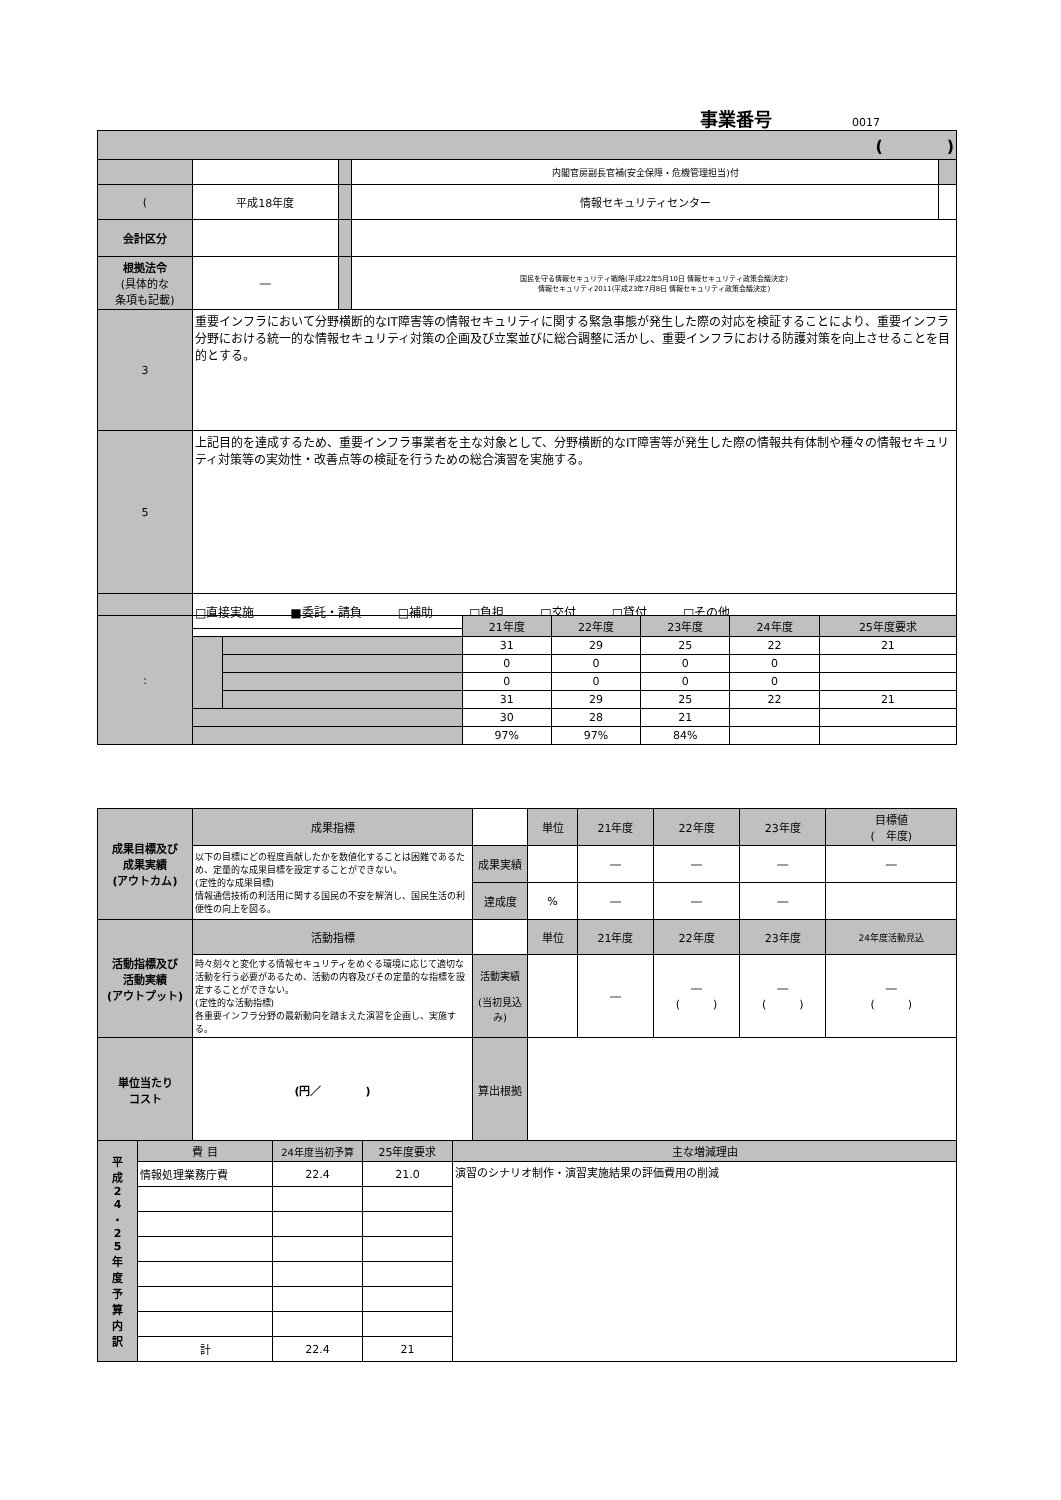事業番号 0017
| ( ) | | | | |
| | | | 内閣官房副長官補(安全保障・危機管理担当)付 | |
| ( | 平成18年度 | | 情報セキュリティセンター | |
| 会計区分 | | | | |
| 根拠法令 (具体的な 条項も記載) | ― | | 国民を守る情報セキュリティ戦略(平成22年5月10日 情報セキュリティ政策会議決定) 情報セキュリティ2011(平成23年7月8日 情報セキュリティ政策会議決定) | |
| 3 | 重要インフラにおいて分野横断的なIT障害等の情報セキュリティに関する緊急事態が発生した際の対応を検証することにより、重要インフラ分野における統一的な情報セキュリティ対策の企画及び立案並びに総合調整に活かし、重要インフラにおける防護対策を向上させることを目的とする。 | | | |
| 5 | 上記目的を達成するため、重要インフラ事業者を主な対象として、分野横断的なIT障害等が発生した際の情報共有体制や種々の情報セキュリティ対策等の実効性・改善点等の検証を行うための総合演習を実施する。 | | | |
| | □直接実施 ■委託・請負 □補助 □負担 □交付 □貸付 □その他 | | | |
| : | | | 21年度 | 22年度 | 23年度 | 24年度 | 25年度要求 |
| | | | 31 | 29 | 25 | 22 | 21 |
| | | | 0 | 0 | 0 | 0 | |
| | | | 0 | 0 | 0 | 0 | |
| | | | 31 | 29 | 25 | 22 | 21 |
| | | | 30 | 28 | 21 | | |
| | | | 97% | 97% | 84% | | |
| 成果目標及び 成果実績 (アウトカム) | 成果指標 | | 単位 | 21年度 | 22年度 | 23年度 | 目標値 ( 年度) |
| | 以下の目標にどの程度貢献したかを数値化することは困難であるため、定量的な成果目標を設定することができない。 (定性的な成果目標) 情報通信技術の利活用に関する国民の不安を解消し、国民生活の利便性の向上を図る。 | 成果実績 | | ― | ― | ― | ― |
| | | 達成度 | % | ― | ― | ― | |
| 活動指標及び 活動実績 (アウトプット) | 活動指標 | | 単位 | 21年度 | 22年度 | 23年度 | 24年度活動見込 |
| | 時々刻々と変化する情報セキュリティをめぐる環境に応じて適切な活動を行う必要があるため、活動の内容及びその定量的な指標を設定することができない。 (定性的な活動指標) 各重要インフラ分野の最新動向を踏まえた演習を企画し、実施する。 | 活動実績 (当初見込み) | | ― | ― ( ) | ― ( ) | ― ( ) |
| 単位当たり コスト | (円／ ) | 算出根拠 | | | | | |
| 平 成 2 4 ・ 2 5 年 度 予 算 内 訳 | 費 目 | 24年度当初予算 | 25年度要求 | 主な増減理由 |
| | 情報処理業務庁費 | 22.4 | 21.0 | 演習のシナリオ制作・演習実施結果の評価費用の削減 |
| | 計 | 22.4 | 21 | |